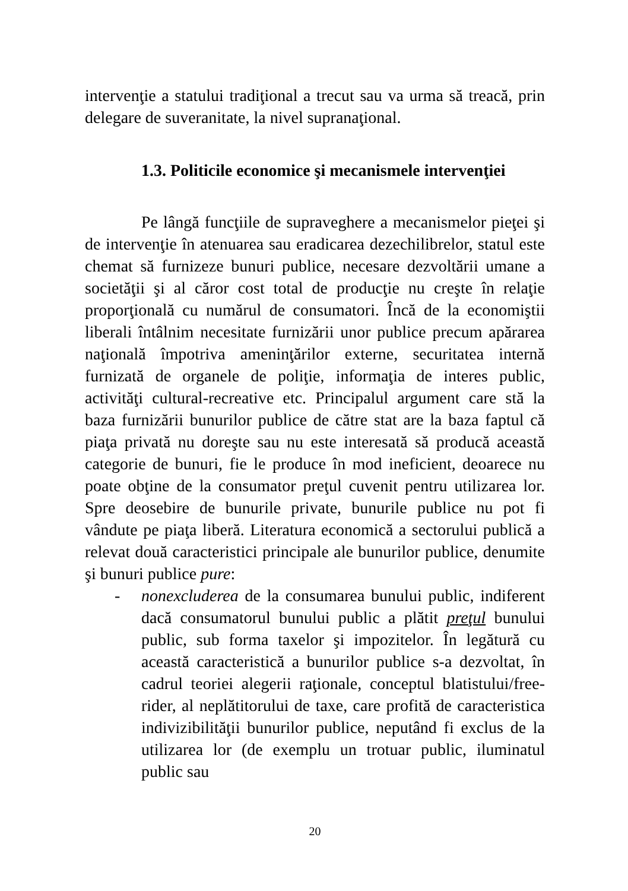intervenţie a statului tradiţional a trecut sau va urma să treacă, prin delegare de suveranitate, la nivel supranaţional.
1.3. Politicile economice şi mecanismele intervenţiei
Pe lângă funcţiile de supraveghere a mecanismelor pieţei şi de intervenţie în atenuarea sau eradicarea dezechilibrelor, statul este chemat să furnizeze bunuri publice, necesare dezvoltării umane a societăţii şi al căror cost total de producţie nu creşte în relaţie proporţională cu numărul de consumatori. Încă de la economiştii liberali întâlnim necesitate furnizării unor publice precum apărarea naţională împotriva ameninţărilor externe, securitatea internă furnizată de organele de poliţie, informaţia de interes public, activităţi cultural-recreative etc. Principalul argument care stă la baza furnizării bunurilor publice de către stat are la baza faptul că piaţa privată nu doreşte sau nu este interesată să producă această categorie de bunuri, fie le produce în mod ineficient, deoarece nu poate obţine de la consumator preţul cuvenit pentru utilizarea lor. Spre deosebire de bunurile private, bunurile publice nu pot fi vândute pe piaţa liberă. Literatura economică a sectorului publică a relevat două caracteristici principale ale bunurilor publice, denumite şi bunuri publice pure:
- nonexcluderea de la consumarea bunului public, indiferent dacă consumatorul bunului public a plătit preţul bunului public, sub forma taxelor şi impozitelor. În legătură cu această caracteristică a bunurilor publice s-a dezvoltat, în cadrul teoriei alegerii raţionale, conceptul blatistului/free-rider, al neplătitorului de taxe, care profită de caracteristica indivizibilităţii bunurilor publice, neputând fi exclus de la utilizarea lor (de exemplu un trotuar public, iluminatul public sau
20